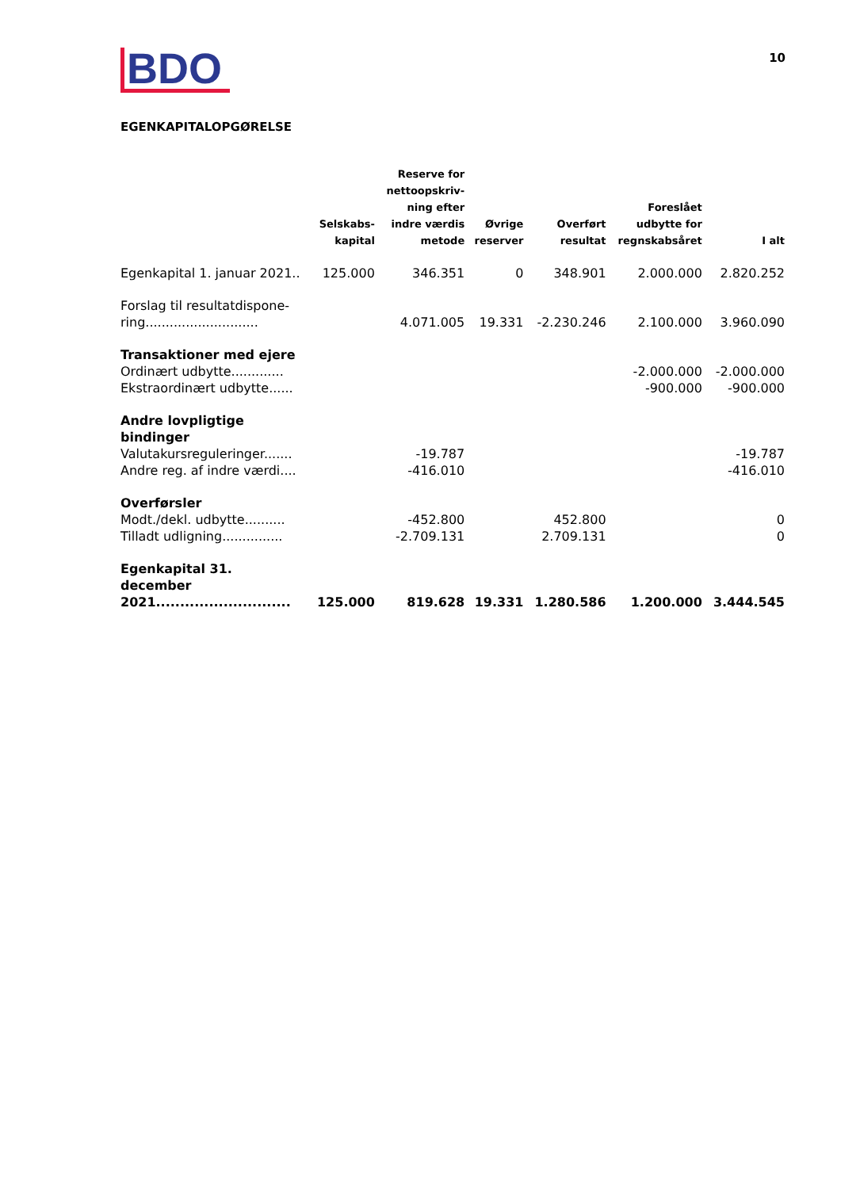BDO
10
EGENKAPITALOPGØRELSE
| | Selskabs- kapital | Reserve for nettoopskriv- ning efter indre værdis metode | Øvrige reserver | Overført resultat | Foreslået udbytte for regnskabsåret | I alt |
| --- | --- | --- | --- | --- | --- | --- |
| Egenkapital 1. januar 2021.. | 125.000 | 346.351 | 0 | 348.901 | 2.000.000 | 2.820.252 |
| Forslag til resultatdispone- ring............................ | | 4.071.005 | 19.331 | -2.230.246 | 2.100.000 | 3.960.090 |
| Transaktioner med ejere | | | | | | |
| Ordinært udbytte............. | | | | | -2.000.000 | -2.000.000 |
| Ekstraordinært udbytte...... | | | | | -900.000 | -900.000 |
| Andre lovpligtige bindinger | | | | | | |
| Valutakursreguleringer....... | | -19.787 | | | | -19.787 |
| Andre reg. af indre værdi.... | | -416.010 | | | | -416.010 |
| Overførsler | | | | | | |
| Modt./dekl. udbytte.......... | | -452.800 | | 452.800 | | 0 |
| Tilladt udligning............... | | -2.709.131 | | 2.709.131 | | 0 |
| Egenkapital 31. december 2021............................ | 125.000 | 819.628 | 19.331 | 1.280.586 | 1.200.000 | 3.444.545 |